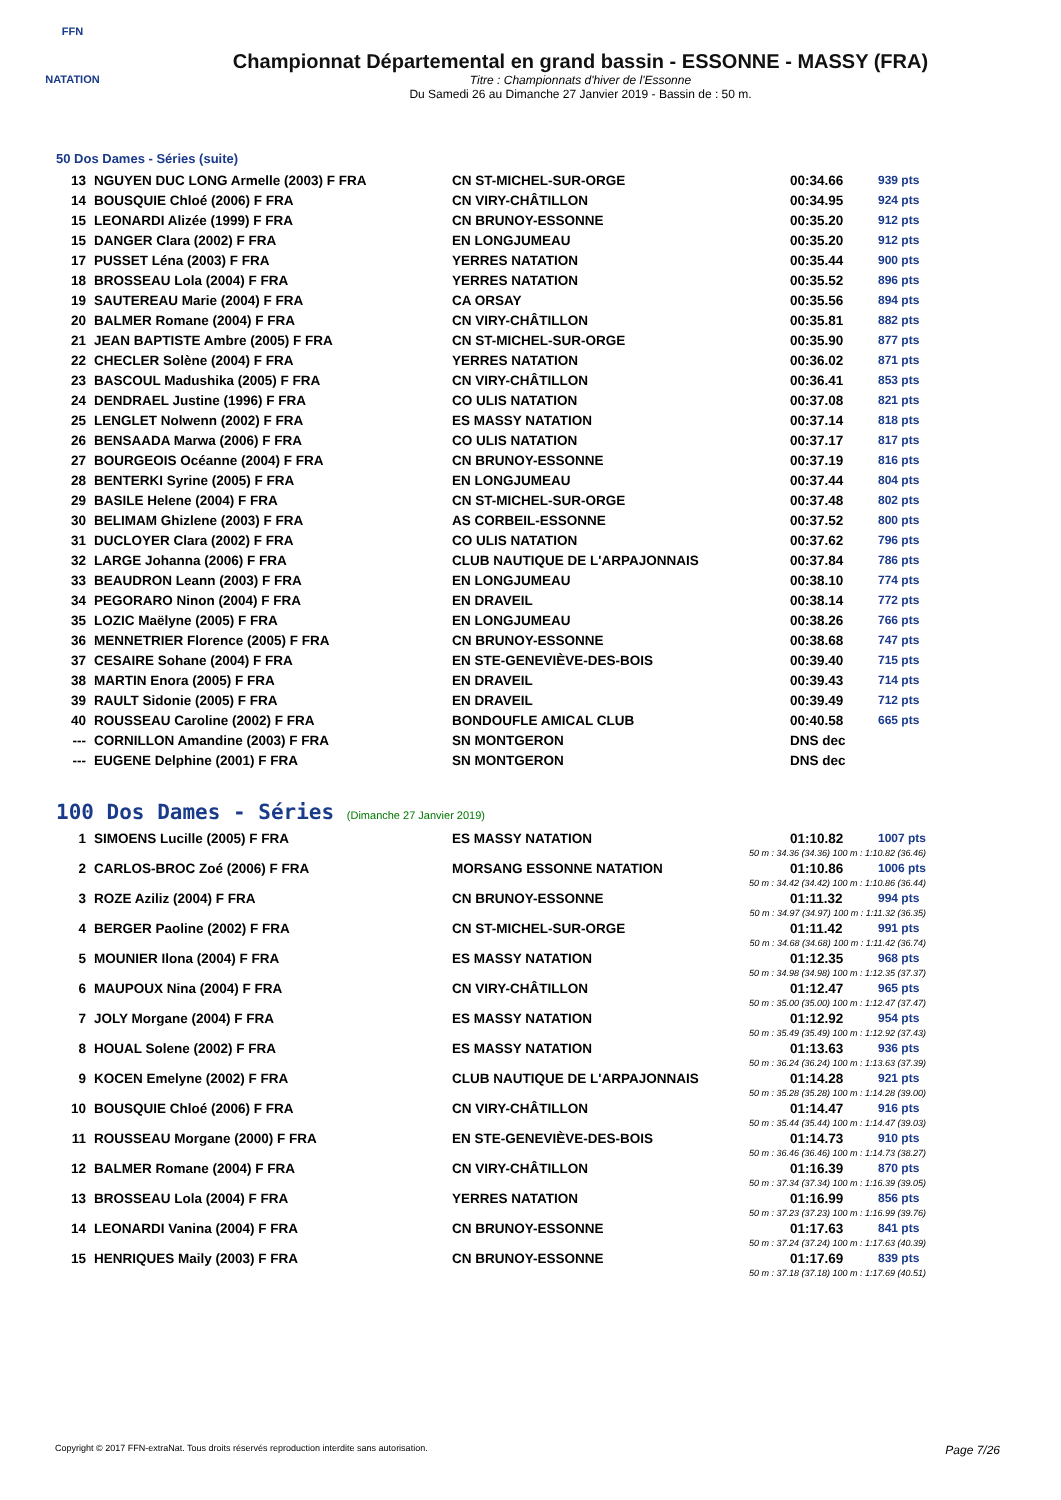FFN
NATATION
Championnat Départemental en grand bassin - ESSONNE - MASSY (FRA)
Titre : Championnats d'hiver de l'Essonne
Du Samedi 26 au Dimanche 27 Janvier 2019 - Bassin de : 50 m.
50 Dos Dames - Séries (suite)
| 13 | NGUYEN DUC LONG Armelle (2003) F FRA | CN ST-MICHEL-SUR-ORGE | 00:34.66 | 939 pts |
| 14 | BOUSQUIE Chloé (2006) F FRA | CN VIRY-CHÂTILLON | 00:34.95 | 924 pts |
| 15 | LEONARDI Alizée (1999) F FRA | CN BRUNOY-ESSONNE | 00:35.20 | 912 pts |
| 15 | DANGER Clara (2002) F FRA | EN LONGJUMEAU | 00:35.20 | 912 pts |
| 17 | PUSSET Léna (2003) F FRA | YERRES NATATION | 00:35.44 | 900 pts |
| 18 | BROSSEAU Lola (2004) F FRA | YERRES NATATION | 00:35.52 | 896 pts |
| 19 | SAUTEREAU Marie (2004) F FRA | CA ORSAY | 00:35.56 | 894 pts |
| 20 | BALMER Romane (2004) F FRA | CN VIRY-CHÂTILLON | 00:35.81 | 882 pts |
| 21 | JEAN BAPTISTE Ambre (2005) F FRA | CN ST-MICHEL-SUR-ORGE | 00:35.90 | 877 pts |
| 22 | CHECLER Solène (2004) F FRA | YERRES NATATION | 00:36.02 | 871 pts |
| 23 | BASCOUL Madushika (2005) F FRA | CN VIRY-CHÂTILLON | 00:36.41 | 853 pts |
| 24 | DENDRAEL Justine (1996) F FRA | CO ULIS NATATION | 00:37.08 | 821 pts |
| 25 | LENGLET Nolwenn (2002) F FRA | ES MASSY NATATION | 00:37.14 | 818 pts |
| 26 | BENSAADA Marwa (2006) F FRA | CO ULIS NATATION | 00:37.17 | 817 pts |
| 27 | BOURGEOIS Océanne (2004) F FRA | CN BRUNOY-ESSONNE | 00:37.19 | 816 pts |
| 28 | BENTERKI Syrine (2005) F FRA | EN LONGJUMEAU | 00:37.44 | 804 pts |
| 29 | BASILE Helene (2004) F FRA | CN ST-MICHEL-SUR-ORGE | 00:37.48 | 802 pts |
| 30 | BELIMAM Ghizlene (2003) F FRA | AS CORBEIL-ESSONNE | 00:37.52 | 800 pts |
| 31 | DUCLOYER Clara (2002) F FRA | CO ULIS NATATION | 00:37.62 | 796 pts |
| 32 | LARGE Johanna (2006) F FRA | CLUB NAUTIQUE DE L'ARPAJONNAIS | 00:37.84 | 786 pts |
| 33 | BEAUDRON Leann (2003) F FRA | EN LONGJUMEAU | 00:38.10 | 774 pts |
| 34 | PEGORARO Ninon (2004) F FRA | EN DRAVEIL | 00:38.14 | 772 pts |
| 35 | LOZIC Maëlyne (2005) F FRA | EN LONGJUMEAU | 00:38.26 | 766 pts |
| 36 | MENNETRIER Florence (2005) F FRA | CN BRUNOY-ESSONNE | 00:38.68 | 747 pts |
| 37 | CESAIRE Sohane (2004) F FRA | EN STE-GENEVIÈVE-DES-BOIS | 00:39.40 | 715 pts |
| 38 | MARTIN Enora (2005) F FRA | EN DRAVEIL | 00:39.43 | 714 pts |
| 39 | RAULT Sidonie (2005) F FRA | EN DRAVEIL | 00:39.49 | 712 pts |
| 40 | ROUSSEAU Caroline (2002) F FRA | BONDOUFLE AMICAL CLUB | 00:40.58 | 665 pts |
| --- | CORNILLON Amandine (2003) F FRA | SN MONTGERON | DNS dec | |
| --- | EUGENE Delphine (2001) F FRA | SN MONTGERON | DNS dec | |
100 Dos Dames - Séries (Dimanche 27 Janvier 2019)
| 1 | SIMOENS Lucille (2005) F FRA | ES MASSY NATATION | 01:10.82 | 1007 pts |
| 50 m : 34.36 (34.36) 100 m : 1:10.82 (36.46) | | | | |
| 2 | CARLOS-BROC Zoé (2006) F FRA | MORSANG ESSONNE NATATION | 01:10.86 | 1006 pts |
| 50 m : 34.42 (34.42) 100 m : 1:10.86 (36.44) | | | | |
| 3 | ROZE Aziliz (2004) F FRA | CN BRUNOY-ESSONNE | 01:11.32 | 994 pts |
| 50 m : 34.97 (34.97) 100 m : 1:11.32 (36.35) | | | | |
| 4 | BERGER Paoline (2002) F FRA | CN ST-MICHEL-SUR-ORGE | 01:11.42 | 991 pts |
| 50 m : 34.68 (34.68) 100 m : 1:11.42 (36.74) | | | | |
| 5 | MOUNIER Ilona (2004) F FRA | ES MASSY NATATION | 01:12.35 | 968 pts |
| 50 m : 34.98 (34.98) 100 m : 1:12.35 (37.37) | | | | |
| 6 | MAUPOUX Nina (2004) F FRA | CN VIRY-CHÂTILLON | 01:12.47 | 965 pts |
| 50 m : 35.00 (35.00) 100 m : 1:12.47 (37.47) | | | | |
| 7 | JOLY Morgane (2004) F FRA | ES MASSY NATATION | 01:12.92 | 954 pts |
| 50 m : 35.49 (35.49) 100 m : 1:12.92 (37.43) | | | | |
| 8 | HOUAL Solene (2002) F FRA | ES MASSY NATATION | 01:13.63 | 936 pts |
| 50 m : 36.24 (36.24) 100 m : 1:13.63 (37.39) | | | | |
| 9 | KOCEN Emelyne (2002) F FRA | CLUB NAUTIQUE DE L'ARPAJONNAIS | 01:14.28 | 921 pts |
| 50 m : 35.28 (35.28) 100 m : 1:14.28 (39.00) | | | | |
| 10 | BOUSQUIE Chloé (2006) F FRA | CN VIRY-CHÂTILLON | 01:14.47 | 916 pts |
| 50 m : 35.44 (35.44) 100 m : 1:14.47 (39.03) | | | | |
| 11 | ROUSSEAU Morgane (2000) F FRA | EN STE-GENEVIÈVE-DES-BOIS | 01:14.73 | 910 pts |
| 50 m : 36.46 (36.46) 100 m : 1:14.73 (38.27) | | | | |
| 12 | BALMER Romane (2004) F FRA | CN VIRY-CHÂTILLON | 01:16.39 | 870 pts |
| 50 m : 37.34 (37.34) 100 m : 1:16.39 (39.05) | | | | |
| 13 | BROSSEAU Lola (2004) F FRA | YERRES NATATION | 01:16.99 | 856 pts |
| 50 m : 37.23 (37.23) 100 m : 1:16.99 (39.76) | | | | |
| 14 | LEONARDI Vanina (2004) F FRA | CN BRUNOY-ESSONNE | 01:17.63 | 841 pts |
| 50 m : 37.24 (37.24) 100 m : 1:17.63 (40.39) | | | | |
| 15 | HENRIQUES Maily (2003) F FRA | CN BRUNOY-ESSONNE | 01:17.69 | 839 pts |
| 50 m : 37.18 (37.18) 100 m : 1:17.69 (40.51) | | | | |
Copyright © 2017 FFN-extraNat. Tous droits réservés reproduction interdite sans autorisation. Page 7/26